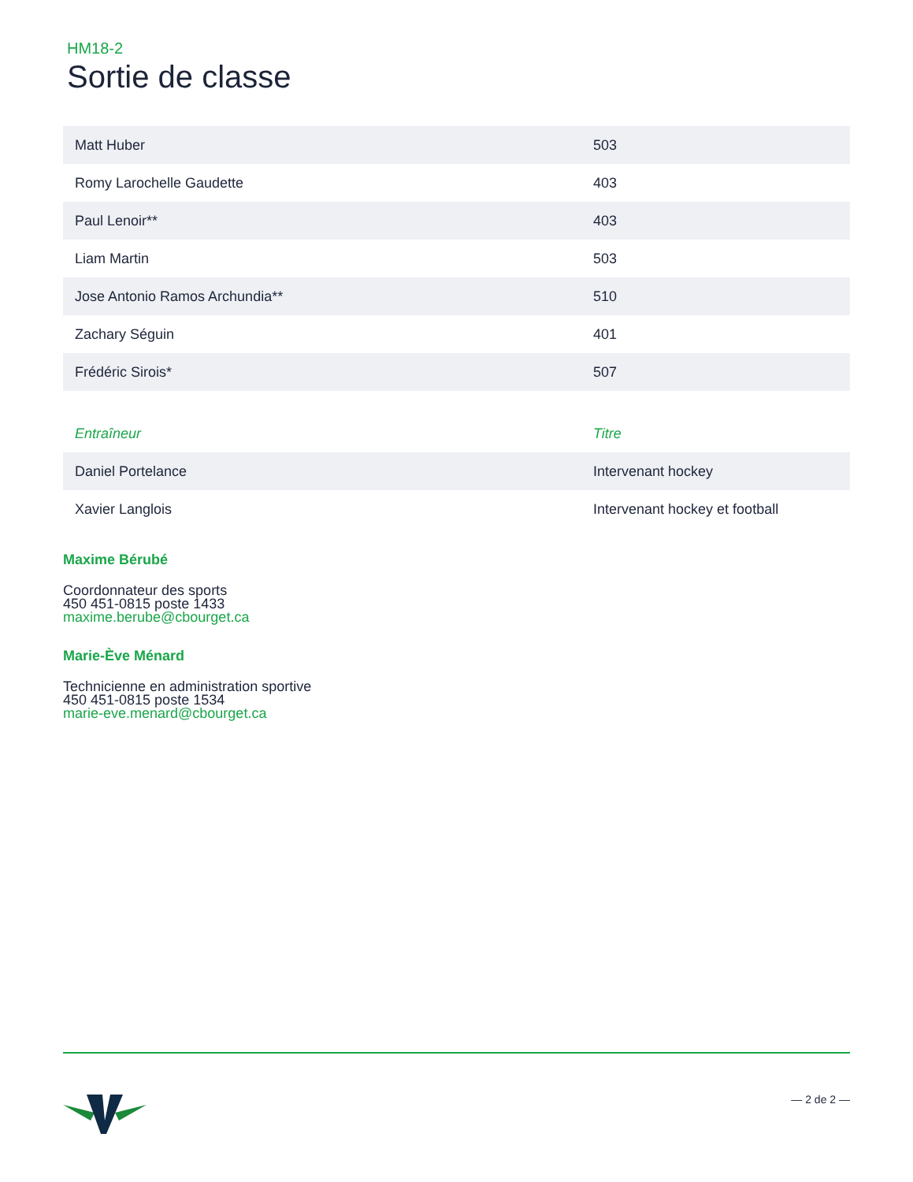HM18-2
Sortie de classe
| Matt Huber | 503 |
| Romy Larochelle Gaudette | 403 |
| Paul Lenoir** | 403 |
| Liam Martin | 503 |
| Jose Antonio Ramos Archundia** | 510 |
| Zachary Séguin | 401 |
| Frédéric Sirois* | 507 |
| Entraîneur | Titre |
| --- | --- |
| Daniel Portelance | Intervenant hockey |
| Xavier Langlois | Intervenant hockey et football |
Maxime Bérubé
Coordonnateur des sports
450 451-0815 poste 1433
maxime.berube@cbourget.ca
Marie-Ève Ménard
Technicienne en administration sportive
450 451-0815 poste 1534
marie-eve.menard@cbourget.ca
— 2 de 2 —